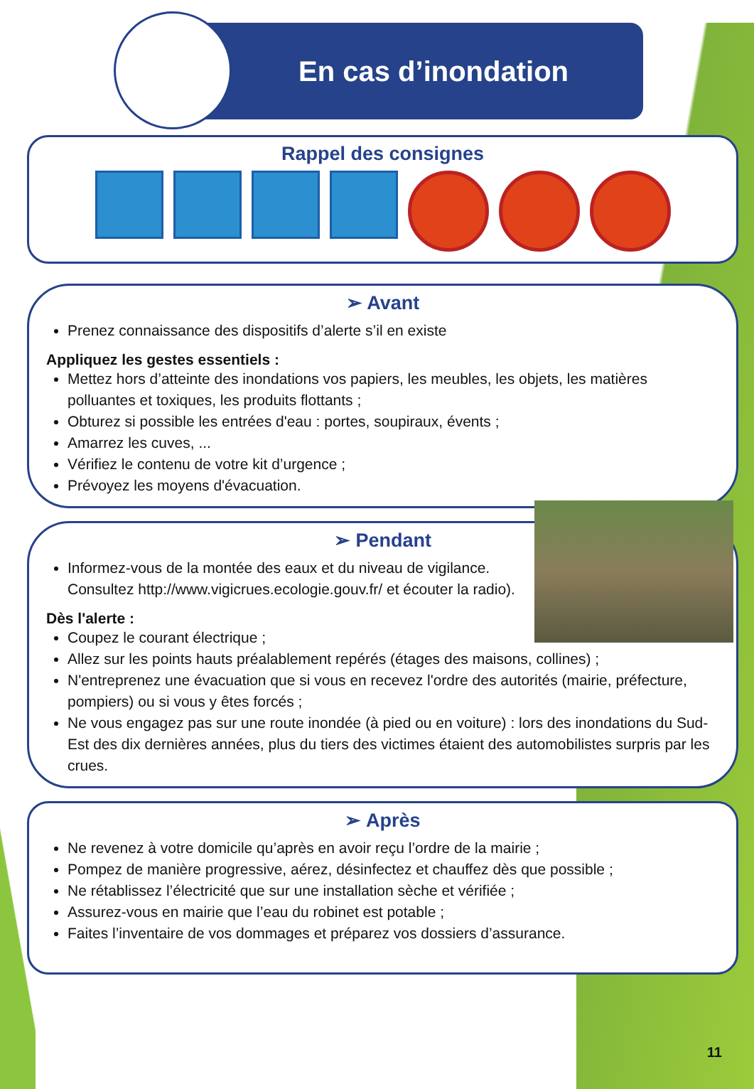En cas d’inondation
Rappel des consignes
➢ Avant
Prenez connaissance des dispositifs d’alerte s’il en existe
Appliquez les gestes essentiels :
Mettez hors d’atteinte des inondations vos papiers, les meubles, les objets, les matières polluantes et toxiques, les produits flottants ;
Obturez si possible les entrées d'eau : portes, soupiraux, évents ;
Amarrez les cuves, ...
Vérifiez le contenu de votre kit d’urgence ;
Prévoyez les moyens d'évacuation.
➢ Pendant
Informez-vous de la montée des eaux et du niveau de vigilance. Consultez http://www.vigicrues.ecologie.gouv.fr/ et écouter la radio).
Dès l'alerte :
Coupez le courant électrique ;
Allez sur les points hauts préalablement repérés (étages des maisons, collines) ;
N'entreprenez une évacuation que si vous en recevez l'ordre des autorités (mairie, préfecture, pompiers) ou si vous y êtes forcés ;
Ne vous engagez pas sur une route inondée (à pied ou en voiture) : lors des inondations du Sud-Est des dix dernières années, plus du tiers des victimes étaient des automobilistes surpris par les crues.
➢ Après
Ne revenez à votre domicile qu’après en avoir reçu l’ordre de la mairie ;
Pompez de manière progressive, aérez, désinfectez et chauffez dès que possible ;
Ne rétablissez l’électricité que sur une installation sèche et vérifiée ;
Assurez-vous en mairie que l’eau du robinet est potable ;
Faites l’inventaire de vos dommages et préparez vos dossiers d’assurance.
11